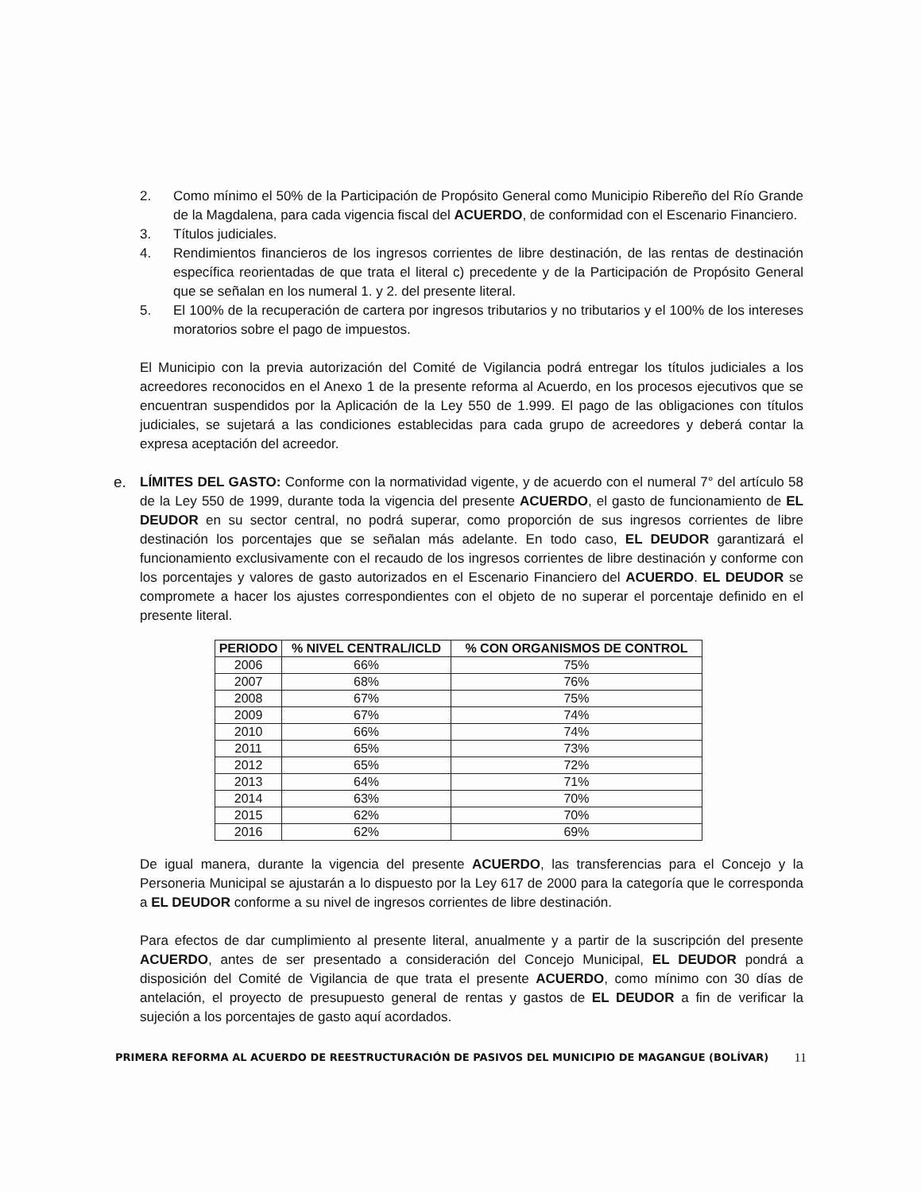2. Como mínimo el 50% de la Participación de Propósito General como Municipio Ribereño del Río Grande de la Magdalena, para cada vigencia fiscal del ACUERDO, de conformidad con el Escenario Financiero.
3. Títulos judiciales.
4. Rendimientos financieros de los ingresos corrientes de libre destinación, de las rentas de destinación específica reorientadas de que trata el literal c) precedente y de la Participación de Propósito General que se señalan en los numeral 1. y 2. del presente literal.
5. El 100% de la recuperación de cartera por ingresos tributarios y no tributarios y el 100% de los intereses moratorios sobre el pago de impuestos.
El Municipio con la previa autorización del Comité de Vigilancia podrá entregar los títulos judiciales a los acreedores reconocidos en el Anexo 1 de la presente reforma al Acuerdo, en los procesos ejecutivos que se encuentran suspendidos por la Aplicación de la Ley 550 de 1.999. El pago de las obligaciones con títulos judiciales, se sujetará a las condiciones establecidas para cada grupo de acreedores y deberá contar la expresa aceptación del acreedor.
e. LÍMITES DEL GASTO: Conforme con la normatividad vigente, y de acuerdo con el numeral 7° del artículo 58 de la Ley 550 de 1999, durante toda la vigencia del presente ACUERDO, el gasto de funcionamiento de EL DEUDOR en su sector central, no podrá superar, como proporción de sus ingresos corrientes de libre destinación los porcentajes que se señalan más adelante. En todo caso, EL DEUDOR garantizará el funcionamiento exclusivamente con el recaudo de los ingresos corrientes de libre destinación y conforme con los porcentajes y valores de gasto autorizados en el Escenario Financiero del ACUERDO. EL DEUDOR se compromete a hacer los ajustes correspondientes con el objeto de no superar el porcentaje definido en el presente literal.
| PERIODO | % NIVEL CENTRAL/ICLD | % CON ORGANISMOS DE CONTROL |
| --- | --- | --- |
| 2006 | 66% | 75% |
| 2007 | 68% | 76% |
| 2008 | 67% | 75% |
| 2009 | 67% | 74% |
| 2010 | 66% | 74% |
| 2011 | 65% | 73% |
| 2012 | 65% | 72% |
| 2013 | 64% | 71% |
| 2014 | 63% | 70% |
| 2015 | 62% | 70% |
| 2016 | 62% | 69% |
De igual manera, durante la vigencia del presente ACUERDO, las transferencias para el Concejo y la Personeria Municipal se ajustarán a lo dispuesto por la Ley 617 de 2000 para la categoría que le corresponda a EL DEUDOR conforme a su nivel de ingresos corrientes de libre destinación.
Para efectos de dar cumplimiento al presente literal, anualmente y a partir de la suscripción del presente ACUERDO, antes de ser presentado a consideración del Concejo Municipal, EL DEUDOR pondrá a disposición del Comité de Vigilancia de que trata el presente ACUERDO, como mínimo con 30 días de antelación, el proyecto de presupuesto general de rentas y gastos de EL DEUDOR a fin de verificar la sujeción a los porcentajes de gasto aquí acordados.
PRIMERA REFORMA AL ACUERDO DE REESTRUCTURACIÓN DE PASIVOS DEL MUNICIPIO DE MAGANGUE (BOLÍVAR)
11